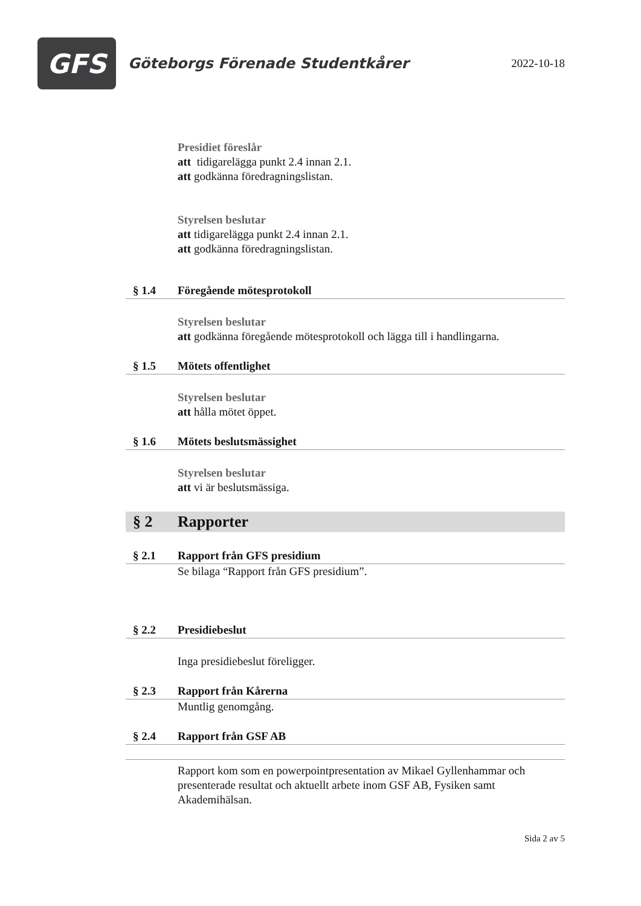GFS
Göteborgs Förenade Studentkårer
2022-10-18
Presidiet föreslår
att tidigarelägga punkt 2.4 innan 2.1.
att godkänna föredragningslistan.
Styrelsen beslutar
att tidigarelägga punkt 2.4 innan 2.1.
att godkänna föredragningslistan.
§ 1.4 Föregående mötesprotokoll
Styrelsen beslutar
att godkänna föregående mötesprotokoll och lägga till i handlingarna.
§ 1.5 Mötets offentlighet
Styrelsen beslutar
att hålla mötet öppet.
§ 1.6 Mötets beslutsmässighet
Styrelsen beslutar
att vi är beslutsmässiga.
§ 2 Rapporter
§ 2.1 Rapport från GFS presidium
Se bilaga “Rapport från GFS presidium”.
§ 2.2 Presidiebeslut
Inga presidiebeslut föreligger.
§ 2.3 Rapport från Kårerna
Muntlig genomgång.
§ 2.4 Rapport från GSF AB
Rapport kom som en powerpointpresentation av Mikael Gyllenhammar och presenterade resultat och aktuellt arbete inom GSF AB, Fysiken samt Akademihälsan.
Sida 2 av 5